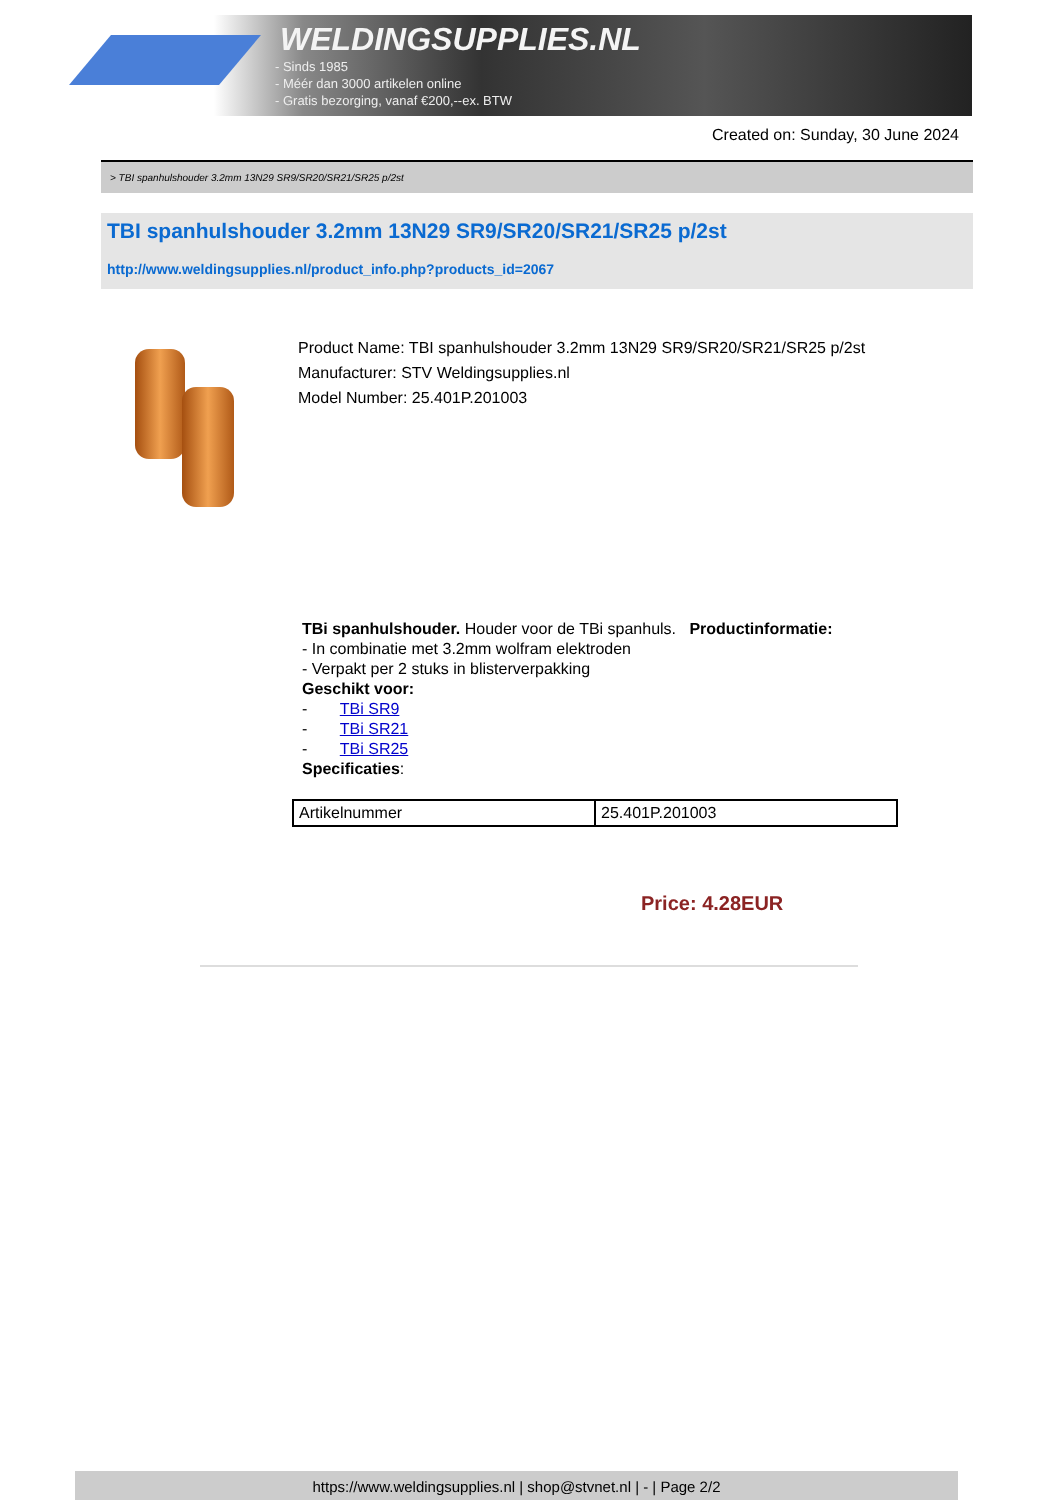WELDINGSUPPLIES.NL
- Sinds 1985
- Méér dan 3000 artikelen online
- Gratis bezorging, vanaf €200,--ex. BTW
Created on: Sunday, 30 June 2024
> TBI spanhulshouder 3.2mm 13N29 SR9/SR20/SR21/SR25 p/2st
TBI spanhulshouder 3.2mm 13N29 SR9/SR20/SR21/SR25 p/2st
http://www.weldingsupplies.nl/product_info.php?products_id=2067
Product Name: TBI spanhulshouder 3.2mm 13N29 SR9/SR20/SR21/SR25 p/2st
Manufacturer: STV Weldingsupplies.nl
Model Number: 25.401P.201003
TBi spanhulshouder. Houder voor de TBi spanhuls. Productinformatie:
- In combinatie met 3.2mm wolfram elektroden
- Verpakt per 2 stuks in blisterverpakking
Geschikt voor:
- TBi SR9
- TBi SR21
- TBi SR25
Specificaties:
| Artikelnummer | 25.401P.201003 |
Price: 4.28EUR
https://www.weldingsupplies.nl | shop@stvnet.nl | - | Page 2/2